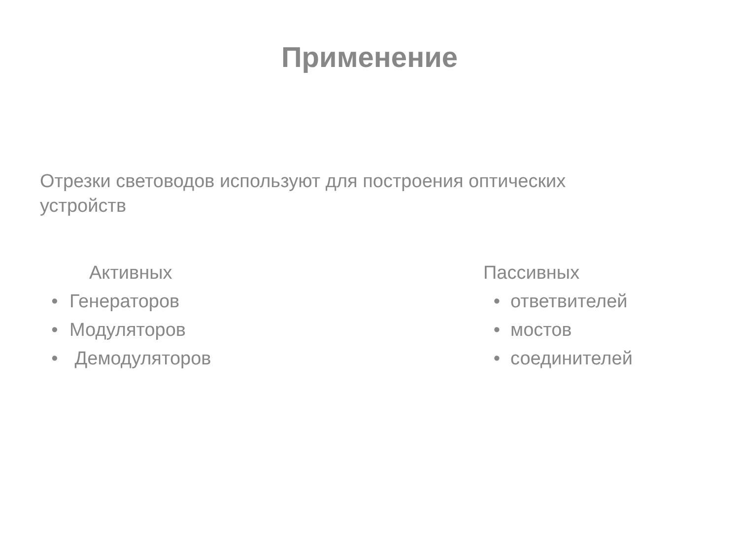Применение
Отрезки световодов используют для построения оптических устройств
Активных
• Генераторов
• Модуляторов
• Демодуляторов
Пассивных
• ответвителей
• мостов
• соединителей